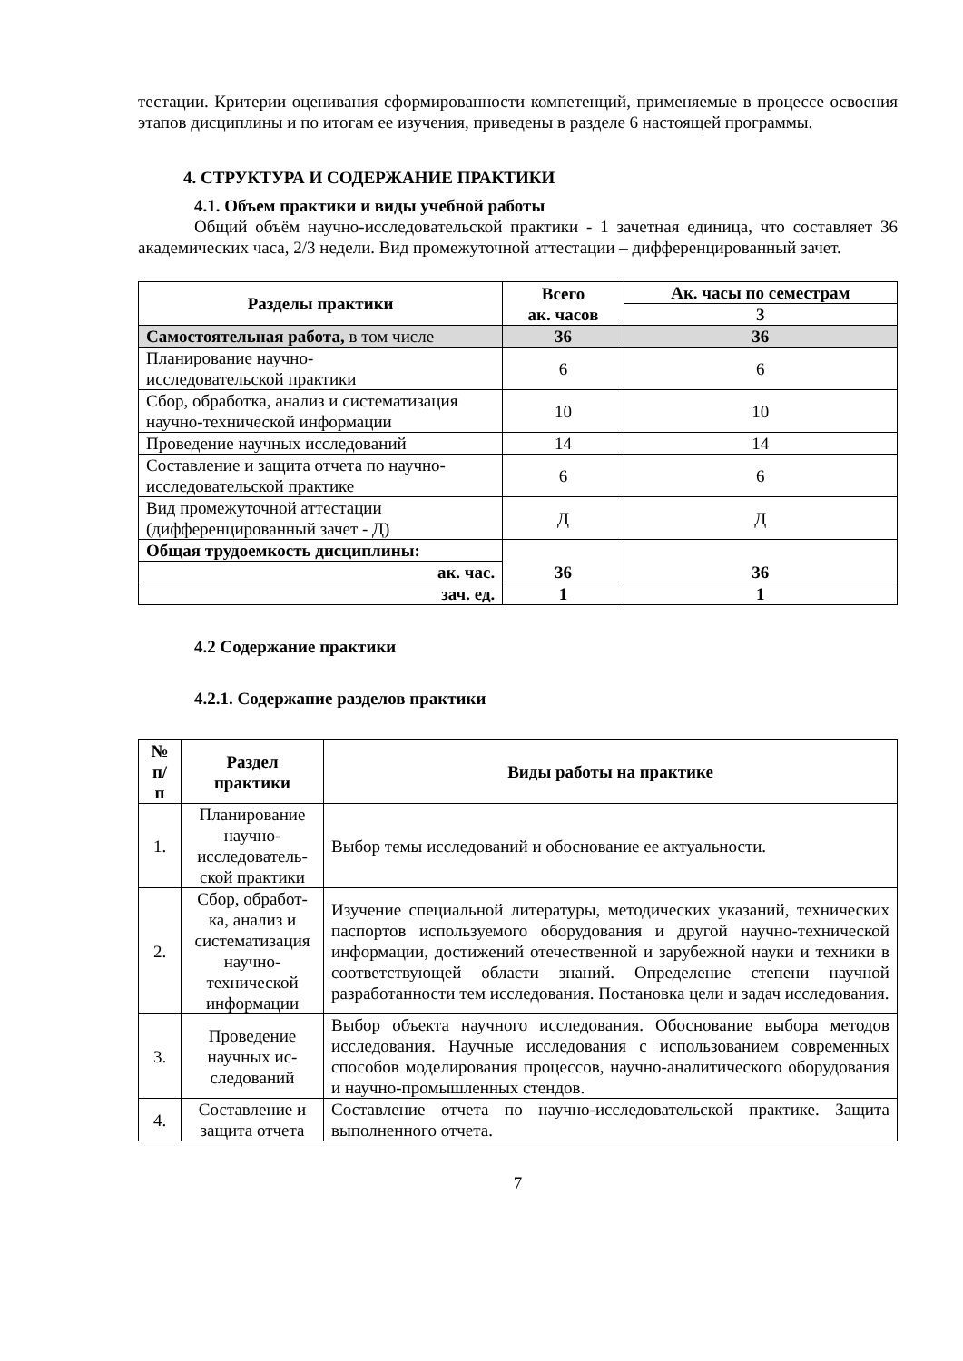тестации. Критерии оценивания сформированности компетенций, применяемые в процессе освоения этапов дисциплины и по итогам ее изучения, приведены в разделе 6 настоящей программы.
4. СТРУКТУРА И СОДЕРЖАНИЕ ПРАКТИКИ
4.1. Объем практики и виды учебной работы
Общий объём научно-исследовательской практики - 1 зачетная единица, что составляет 36 академических часа, 2/3 недели. Вид промежуточной аттестации – дифференцированный зачет.
| Разделы практики | Всего ак. часов | Ак. часы по семестрам |
| --- | --- | --- |
| | | 3 |
| Самостоятельная работа, в том числе | 36 | 36 |
| Планирование научно- исследовательской практики | 6 | 6 |
| Сбор, обработка, анализ и систематизация научно-технической информации | 10 | 10 |
| Проведение научных исследований | 14 | 14 |
| Составление и защита отчета по научно-исследовательской практике | 6 | 6 |
| Вид промежуточной аттестации (дифференцированный зачет - Д) | Д | Д |
| Общая трудоемкость дисциплины: | 36 | 36 |
| ак. час. | | |
| зач. ед. | 1 | 1 |
4.2 Содержание практики
4.2.1. Содержание разделов практики
| № п/ п | Раздел практики | Виды работы на практике |
| --- | --- | --- |
| 1. | Планирование научно-исследователь-ской практики | Выбор темы исследований и обоснование ее актуальности. |
| 2. | Сбор, обработ-ка, анализ и систематизация научно-технической информации | Изучение специальной литературы, методических указаний, технических паспортов используемого оборудования и другой научно-технической информации, достижений отечественной и зарубежной науки и техники в соответствующей области знаний. Определение степени научной разработанности тем исследования. Постановка цели и задач исследования. |
| 3. | Проведение научных ис-следований | Выбор объекта научного исследования. Обоснование выбора методов исследования. Научные исследования с использованием современных способов моделирования процессов, научно-аналитического оборудования и научно-промышленных стендов. |
| 4. | Составление и защита отчета | Составление отчета по научно-исследовательской практике. Защита выполненного отчета. |
7